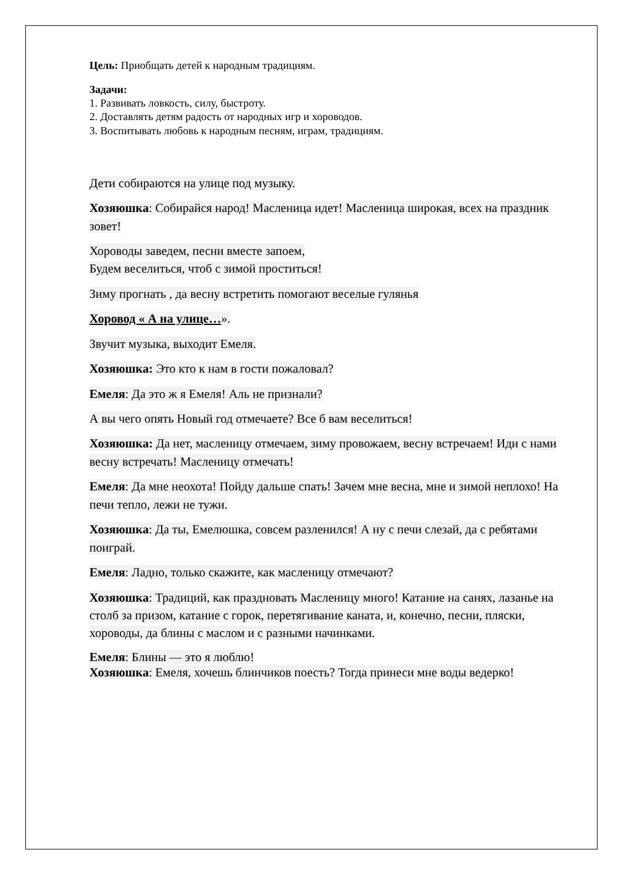Цель: Приобщать детей к народным традициям.
Задачи:
1. Развивать ловкость, силу, быстроту.
2. Доставлять детям радость от народных игр и хороводов.
3. Воспитывать любовь к народным песням, играм, традициям.
Дети собираются на улице под музыку.
Хозяюшка: Собирайся народ! Масленица идет! Масленица широкая, всех на праздник зовет!
Хороводы заведем, песни вместе запоем,
Будем веселиться, чтоб с зимой проститься!
Зиму прогнать , да весну встретить помогают веселые гулянья
Хоровод « А на улице…».
Звучит музыка, выходит Емеля.
Хозяюшка: Это кто к нам в гости пожаловал?
Емеля: Да это ж я Емеля! Аль не признали?
А вы чего опять Новый год отмечаете? Все б вам веселиться!
Хозяюшка: Да нет, масленицу отмечаем, зиму провожаем, весну встречаем! Иди с нами весну встречать! Масленицу отмечать!
Емеля: Да мне неохота! Пойду дальше спать! Зачем мне весна, мне и зимой неплохо! На печи тепло, лежи не тужи.
Хозяюшка: Да ты, Емелюшка, совсем разленился! А ну с печи слезай, да с ребятами поиграй.
Емеля: Ладно, только скажите, как масленицу отмечают?
Хозяюшка: Традиций, как праздновать Масленицу много! Катание на санях, лазанье на столб за призом, катание с горок, перетягивание каната, и, конечно, песни, пляски, хороводы, да блины с маслом и с разными начинками.
Емеля: Блины — это я люблю!
Хозяюшка: Емеля, хочешь блинчиков поесть? Тогда принеси мне воды ведерко!